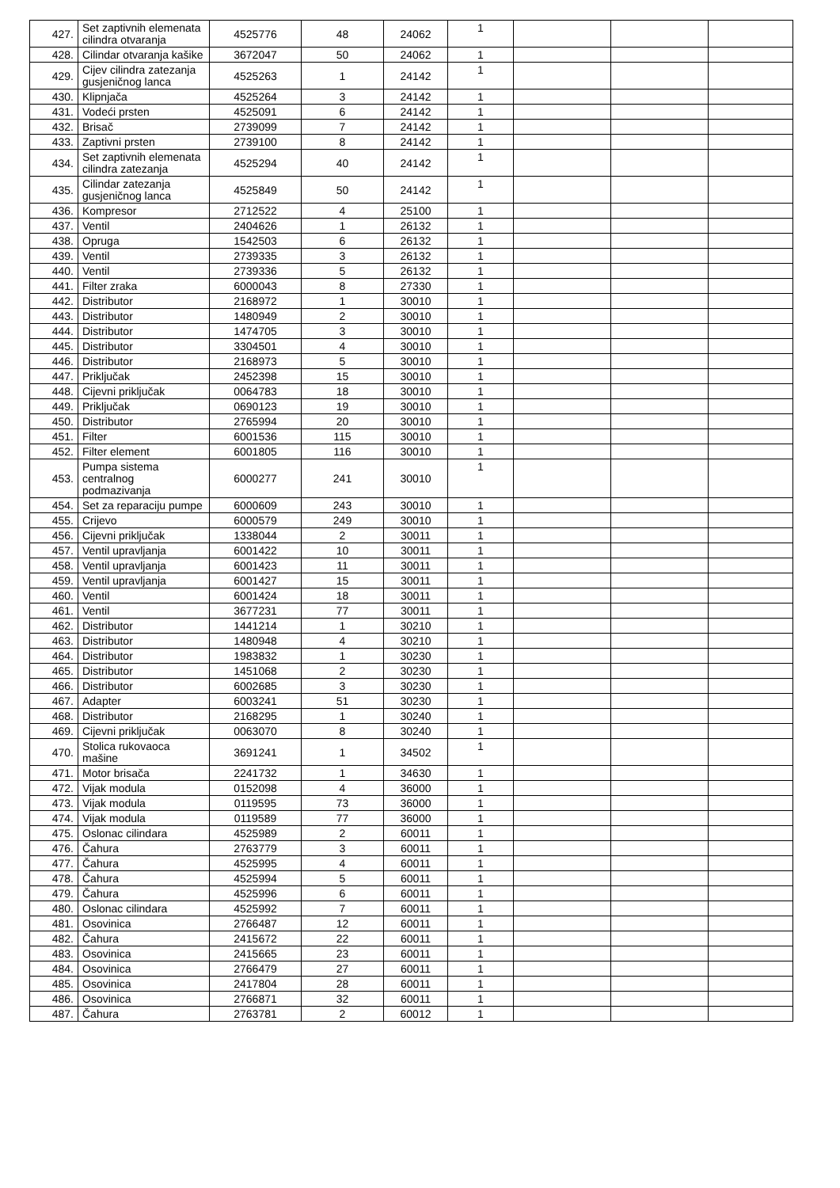| 427. | Set zaptivnih elemenata cilindra otvaranja | 4525776 | 48 | 24062 | 1 | | | |
| 428. | Cilindar otvaranja kašike | 3672047 | 50 | 24062 | 1 | | | |
| 429. | Cijev cilindra zatezanja gusjeničnog lanca | 4525263 | 1 | 24142 | 1 | | | |
| 430. | Klipnjača | 4525264 | 3 | 24142 | 1 | | | |
| 431. | Vodeći prsten | 4525091 | 6 | 24142 | 1 | | | |
| 432. | Brisač | 2739099 | 7 | 24142 | 1 | | | |
| 433. | Zaptivni prsten | 2739100 | 8 | 24142 | 1 | | | |
| 434. | Set zaptivnih elemenata cilindra zatezanja | 4525294 | 40 | 24142 | 1 | | | |
| 435. | Cilindar zatezanja gusjeničnog lanca | 4525849 | 50 | 24142 | 1 | | | |
| 436. | Kompresor | 2712522 | 4 | 25100 | 1 | | | |
| 437. | Ventil | 2404626 | 1 | 26132 | 1 | | | |
| 438. | Opruga | 1542503 | 6 | 26132 | 1 | | | |
| 439. | Ventil | 2739335 | 3 | 26132 | 1 | | | |
| 440. | Ventil | 2739336 | 5 | 26132 | 1 | | | |
| 441. | Filter zraka | 6000043 | 8 | 27330 | 1 | | | |
| 442. | Distributor | 2168972 | 1 | 30010 | 1 | | | |
| 443. | Distributor | 1480949 | 2 | 30010 | 1 | | | |
| 444. | Distributor | 1474705 | 3 | 30010 | 1 | | | |
| 445. | Distributor | 3304501 | 4 | 30010 | 1 | | | |
| 446. | Distributor | 2168973 | 5 | 30010 | 1 | | | |
| 447. | Priključak | 2452398 | 15 | 30010 | 1 | | | |
| 448. | Cijevni priključak | 0064783 | 18 | 30010 | 1 | | | |
| 449. | Priključak | 0690123 | 19 | 30010 | 1 | | | |
| 450. | Distributor | 2765994 | 20 | 30010 | 1 | | | |
| 451. | Filter | 6001536 | 115 | 30010 | 1 | | | |
| 452. | Filter element | 6001805 | 116 | 30010 | 1 | | | |
| 453. | Pumpa sistema centralnog podmazivanja | 6000277 | 241 | 30010 | 1 | | | |
| 454. | Set za reparaciju pumpe | 6000609 | 243 | 30010 | 1 | | | |
| 455. | Crijevo | 6000579 | 249 | 30010 | 1 | | | |
| 456. | Cijevni priključak | 1338044 | 2 | 30011 | 1 | | | |
| 457. | Ventil upravljanja | 6001422 | 10 | 30011 | 1 | | | |
| 458. | Ventil upravljanja | 6001423 | 11 | 30011 | 1 | | | |
| 459. | Ventil upravljanja | 6001427 | 15 | 30011 | 1 | | | |
| 460. | Ventil | 6001424 | 18 | 30011 | 1 | | | |
| 461. | Ventil | 3677231 | 77 | 30011 | 1 | | | |
| 462. | Distributor | 1441214 | 1 | 30210 | 1 | | | |
| 463. | Distributor | 1480948 | 4 | 30210 | 1 | | | |
| 464. | Distributor | 1983832 | 1 | 30230 | 1 | | | |
| 465. | Distributor | 1451068 | 2 | 30230 | 1 | | | |
| 466. | Distributor | 6002685 | 3 | 30230 | 1 | | | |
| 467. | Adapter | 6003241 | 51 | 30230 | 1 | | | |
| 468. | Distributor | 2168295 | 1 | 30240 | 1 | | | |
| 469. | Cijevni priključak | 0063070 | 8 | 30240 | 1 | | | |
| 470. | Stolica rukovaoca mašine | 3691241 | 1 | 34502 | 1 | | | |
| 471. | Motor brisača | 2241732 | 1 | 34630 | 1 | | | |
| 472. | Vijak modula | 0152098 | 4 | 36000 | 1 | | | |
| 473. | Vijak modula | 0119595 | 73 | 36000 | 1 | | | |
| 474. | Vijak modula | 0119589 | 77 | 36000 | 1 | | | |
| 475. | Oslonac cilindara | 4525989 | 2 | 60011 | 1 | | | |
| 476. | Čahura | 2763779 | 3 | 60011 | 1 | | | |
| 477. | Čahura | 4525995 | 4 | 60011 | 1 | | | |
| 478. | Čahura | 4525994 | 5 | 60011 | 1 | | | |
| 479. | Čahura | 4525996 | 6 | 60011 | 1 | | | |
| 480. | Oslonac cilindara | 4525992 | 7 | 60011 | 1 | | | |
| 481. | Osovinica | 2766487 | 12 | 60011 | 1 | | | |
| 482. | Čahura | 2415672 | 22 | 60011 | 1 | | | |
| 483. | Osovinica | 2415665 | 23 | 60011 | 1 | | | |
| 484. | Osovinica | 2766479 | 27 | 60011 | 1 | | | |
| 485. | Osovinica | 2417804 | 28 | 60011 | 1 | | | |
| 486. | Osovinica | 2766871 | 32 | 60011 | 1 | | | |
| 487. | Čahura | 2763781 | 2 | 60012 | 1 | | | |